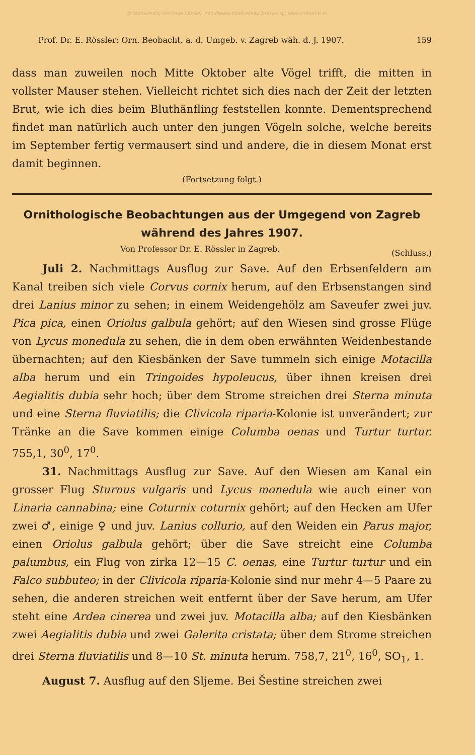© Biodiversity Heritage Library, http://www.biodiversitylibrary.org/; www.zobodat.at
Prof. Dr. E. Rössler: Orn. Beobacht. a. d. Umgeb. v. Zagreb wäh. d. J. 1907. 159
dass man zuweilen noch Mitte Oktober alte Vögel trifft, die mitten in vollster Mauser stehen. Vielleicht richtet sich dies nach der Zeit der letzten Brut, wie ich dies beim Bluthänfling feststellen konnte. Dementsprechend findet man natürlich auch unter den jungen Vögeln solche, welche bereits im September fertig vermausert sind und andere, die in diesem Monat erst damit beginnen.
(Fortsetzung folgt.)
Ornithologische Beobachtungen aus der Umgegend von Zagreb während des Jahres 1907.
Von Professor Dr. E. Rössler in Zagreb. (Schluss.)
Juli 2. Nachmittags Ausflug zur Save. Auf den Erbsenfeldern am Kanal treiben sich viele Corvus cornix herum, auf den Erbsenstangen sind drei Lanius minor zu sehen; in einem Weidengehölz am Saveufer zwei juv. Pica pica, einen Oriolus galbula gehört; auf den Wiesen sind grosse Flüge von Lycus monedula zu sehen, die in dem oben erwähnten Weidenbestande übernachten; auf den Kiesbänken der Save tummeln sich einige Motacilla alba herum und ein Tringoides hypoleucus, über ihnen kreisen drei Aegialitis dubia sehr hoch; über dem Strome streichen drei Sterna minuta und eine Sterna fluviatilis; die Clivicola riparia-Kolonie ist unverändert; zur Tränke an die Save kommen einige Columba oenas und Turtur turtur. 755,1, 30<sup>0</sup>, 17<sup>0</sup>.
31. Nachmittags Ausflug zur Save. Auf den Wiesen am Kanal ein grosser Flug Sturnus vulgaris und Lycus monedula wie auch einer von Linaria cannabina; eine Coturnix coturnix gehört; auf den Hecken am Ufer zwei ♂, einige ♀ und juv. Lanius collurio, auf den Weiden ein Parus major, einen Oriolus galbula gehört; über die Save streicht eine Columba palumbus, ein Flug von zirka 12—15 C. oenas, eine Turtur turtur und ein Falco subbuteo; in der Clivicola riparia-Kolonie sind nur mehr 4—5 Paare zu sehen, die anderen streichen weit entfernt über der Save herum, am Ufer steht eine Ardea cinerea und zwei juv. Motacilla alba; auf den Kiesbänken zwei Aegialitis dubia und zwei Galerita cristata; über dem Strome streichen drei Sterna fluviatilis und 8—10 St. minuta herum. 758,7, 21<sup>0</sup>, 16<sup>0</sup>, SO<sub>1</sub>, 1.
August 7. Ausflug auf den Sljeme. Bei Šestine streichen zwei